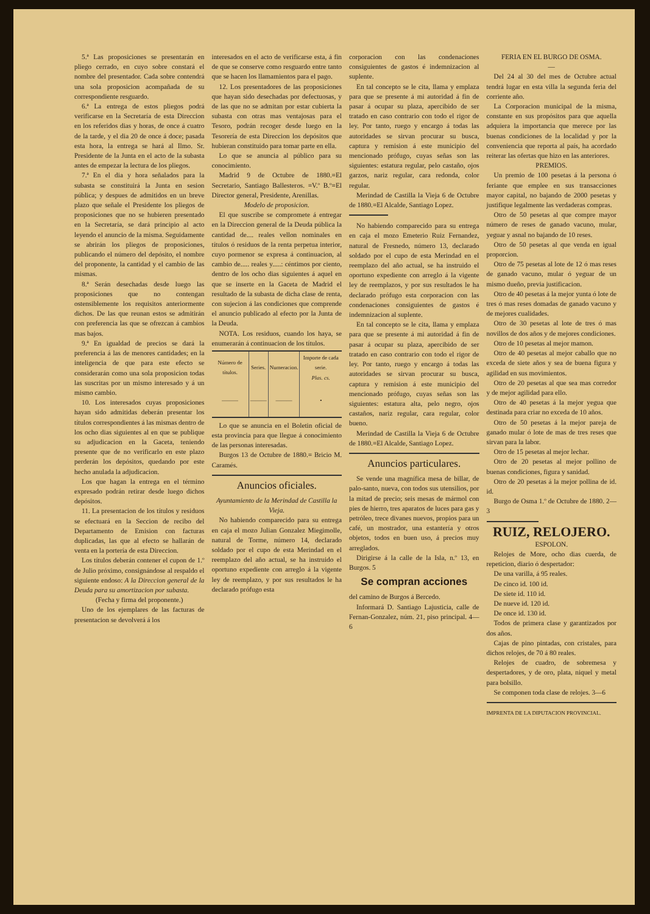5.ª Las proposiciones se presentarán en pliego cerrado, en cuyo sobre constará el nombre del presentador. Cada sobre contendrá una sola proposicion acompañada de su correspondiente resguardo.
6.ª La entrega de estos pliegos podrá verificarse en la Secretaría de esta Direccion en los referidos dias y horas, de once á cuatro de la tarde, y el dia 20 de once á doce; pasada esta hora, la entrega se hará al Ilmo. Sr. Presidente de la Junta en el acto de la subasta antes de empezar la lectura de los pliegos.
7.ª En el dia y hora señalados para la subasta se constituirá la Junta en sesion pública; y despues de admitidos en un breve plazo que señale el Presidente los pliegos de proposiciones que no se hubieren presentado en la Secretaría, se dará principio al acto leyendo el anuncio de la misma. Seguidamente se abrirán los pliegos de proposiciones, publicando el número del depósito, el nombre del proponente, la cantidad y el cambio de las mismas.
8.ª Serán desechadas desde luego las proposiciones que no contengan ostensiblemente los requisitos anteriormente dichos. De las que reunan estos se admitirán con preferencia las que se ofrezcan á cambios mas bajos.
9.ª En igualdad de precios se dará la preferencia á las de menores cantidades; en la inteligencia de que para este efecto se considerarán como una sola proposicion todas las suscritas por un mismo interesado y á un mismo cambio.
10. Los interesados cuyas proposiciones hayan sido admitidas deberán presentar los títulos correspondientes á las mismas dentro de los ocho dias siguientes al en que se publique su adjudicacion en la Gaceta, teniendo presente que de no verificarlo en este plazo perderán los depósitos, quedando por este hecho anulada la adjudicacion.
Los que hagan la entrega en el término expresado podrán retirar desde luego dichos depósitos.
11. La presentacion de los títulos y residuos se efectuará en la Seccion de recibo del Departamento de Emision con facturas duplicadas, las que al efecto se hallarán de venta en la portería de esta Direccion.
Los títulos deberán contener el cupon de 1.º de Julio próximo, consignándose al respaldo el siguiente endoso: A la Direccion general de la Deuda para su amortizacion por subasta.
(Fecha y firma del proponente.)
Uno de los ejemplares de las facturas de presentacion se devolverá á los
interesados en el acto de verificarse esta, á fin de que se conserve como resguardo entre tanto que se hacen los llamamientos para el pago.
12. Los presentadores de las proposiciones que hayan sido desechadas por defectuosas, y de las que no se admitan por estar cubierta la subasta con otras mas ventajosas para el Tesoro, podrán recoger desde luego en la Tesorería de esta Direccion los depósitos que hubieran constituido para tomar parte en ella.
Lo que se anuncia al público para su conocimiento.
Madrid 9 de Octubre de 1880.=El Secretario, Santiago Ballesteros. =V.º B.º=El Director general, Presidente, Arenillas.
Modelo de proposicion.
El que suscribe se compromete á entregar en la Direccion general de la Deuda pública la cantidad de.... reales vellon nominales en títulos ó residuos de la renta perpetua interior, cuyo pormenor se expresa á continuacion, al cambio de..... reales y.....: céntimos por ciento, dentro de los ocho dias siguientes á aquel en que se inserte en la Gaceta de Madrid el resultado de la subasta de dicha clase de renta, con sujecion á las condiciones que comprende el anuncio publicado al efecto por la Junta de la Deuda.
NOTA. Los residuos, cuando los haya, se enumerarán á continuacion de los títulos.
| Número de títulos. | Series. | Numeracion. | Importe de cada serie. Plas. cs. |
| --- | --- | --- | --- |
| ——— | ——— | ——— | • |
Lo que se anuncia en el Boletin oficial de esta provincia para que llegue á conocimiento de las personas interesadas.
Burgos 13 de Octubre de 1880.= Bricio M. Caramés.
Anuncios oficiales.
Ayuntamiento de la Merindad de Castilla la Vieja.
No habiendo comparecido para su entrega en caja el mozo Julian Gonzalez Miegimolle, natural de Torme, número 14, declarado soldado por el cupo de esta Merindad en el reemplazo del año actual, se ha instruido el oportuno expediente con arreglo á la vigente ley de reemplazo, y por sus resultados le ha declarado prófugo esta
corporacion con las condenaciones consiguientes de gastos é indemnizacion al suplente.
En tal concepto se le cita, llama y emplaza para que se presente á mi autoridad á fin de pasar á ocupar su plaza, apercibido de ser tratado en caso contrario con todo el rigor de ley. Por tanto, ruego y encargo á todas las autoridades se sirvan procurar su busca, captura y remision á este municipio del mencionado prófugo, cuyas señas son las siguientes: estatura regular, pelo castaño, ojos garzos, nariz regular, cara redonda, color regular.
Merindad de Castilla la Vieja 6 de Octubre de 1880.=El Alcalde, Santiago Lopez.
No habiendo comparecido para su entrega en caja el mozo Emeterio Ruiz Fernandez, natural de Fresnedo, número 13, declarado soldado por el cupo de esta Merindad en el reemplazo del año actual, se ha instruido el oportuno expediente con arreglo á la vigente ley de reemplazos, y por sus resultados le ha declarado prófugo esta corporacion con las condenaciones consiguientes de gastos é indemnizacion al suplente.
En tal concepto se le cita, llama y emplaza para que se presente á mi autoridad á fin de pasar á ocupar su plaza, apercibido de ser tratado en caso contrario con todo el rigor de ley. Por tanto, ruego y encargo á todas las autoridades se sirvan procurar su busca, captura y remision á este municipio del mencionado prófugo, cuyas señas son las siguientes: estatura alta, pelo negro, ojos castaños, nariz regular, cara regular, color bueno.
Merindad de Castilla la Vieja 6 de Octubre de 1880.=El Alcalde, Santiago Lopez.
Anuncios particulares.
Se vende una magnífica mesa de billar, de palo-santo, nueva, con todos sus utensilios, por la mitad de precio; seis mesas de mármol con pies de hierro, tres aparatos de luces para gas y petróleo, trece divanes nuevos, propios para un café, un mostrador, una estantería y otros objetos, todos en buen uso, á precios muy arreglados.
Dirigirse á la calle de la Isla, n.º 13, en Burgos. 5
Se compran acciones
del camino de Burgos á Bercedo.
Informará D. Santiago Lajusticia, calle de Fernan-Gonzalez, núm. 21, piso principal. 4—6
FERIA EN EL BURGO DE OSMA.
—
Del 24 al 30 del mes de Octubre actual tendrá lugar en esta villa la segunda feria del corriente año.
La Corporacion municipal de la misma, constante en sus propósitos para que aquella adquiera la importancia que merece por las buenas condiciones de la localidad y por la conveniencia que reporta al país, ha acordado reiterar las ofertas que hizo en las anteriores.
PREMIOS.
Un premio de 100 pesetas á la persona ó feriante que emplee en sus transacciones mayor capital, no bajando de 2000 pesetas y justifique legalmente las verdaderas compras.
Otro de 50 pesetas al que compre mayor número de reses de ganado vacuno, mular, yeguar y asnal no bajando de 10 reses.
Otro de 50 pesetas al que venda en igual proporcion.
Otro de 75 pesetas al lote de 12 ó mas reses de ganado vacuno, mular ó yeguar de un mismo dueño, previa justificacion.
Otro de 40 pesetas á la mejor yunta ó lote de tres ó mas reses domadas de ganado vacuno y de mejores cualidades.
Otro de 30 pesetas al lote de tres ó mas novillos de dos años y de mejores condiciones.
Otro de 10 pesetas al mejor mamon.
Otro de 40 pesetas al mejor caballo que no exceda de siete años y sea de buena figura y agilidad en sus movimientos.
Otro de 20 pesetas al que sea mas corredor y de mejor agilidad para ello.
Otro de 40 pesetas á la mejor yegua que destinada para criar no exceda de 10 años.
Otro de 50 pesetas á la mejor pareja de ganado mular ó lote de mas de tres reses que sirvan para la labor.
Otro de 15 pesetas al mejor lechar.
Otro de 20 pesetas al mejor pollino de buenas condiciones, figura y sanidad.
Otro de 20 pesetas á la mejor pollina de id. id.
Burgo de Osma 1.º de Octubre de 1880. 2—3
RUIZ, RELOJERO.
ESPOLON.
Relojes de More, ocho dias cuerda, de repeticion, diario ó despertador:
De una varilla, á 95 reales.
De cinco id. 100 id.
De siete id. 110 id.
De nueve id. 120 id.
De once id. 130 id.
Todos de primera clase y garantizados por dos años.
Cajas de pino pintadas, con cristales, para dichos relojes, de 70 á 80 reales.
Relojes de cuadro, de sobremesa y despertadores, y de oro, plata, niquel y metal para bolsillo.
Se componen toda clase de relojes. 3—6
IMPRENTA DE LA DIPUTACION PROVINCIAL.